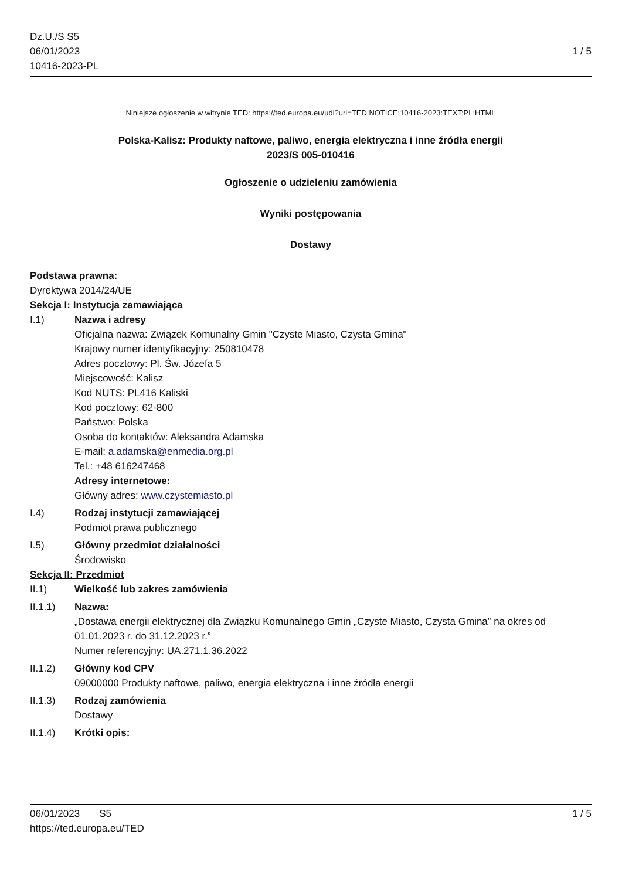Dz.U./S S5
06/01/2023
10416-2023-PL
1 / 5
Niniejsze ogłoszenie w witrynie TED: https://ted.europa.eu/udl?uri=TED:NOTICE:10416-2023:TEXT:PL:HTML
Polska-Kalisz: Produkty naftowe, paliwo, energia elektryczna i inne źródła energii
2023/S 005-010416
Ogłoszenie o udzieleniu zamówienia
Wyniki postępowania
Dostawy
Podstawa prawna:
Dyrektywa 2014/24/UE
Sekcja I: Instytucja zamawiająca
I.1) Nazwa i adresy
Oficjalna nazwa: Związek Komunalny Gmin "Czyste Miasto, Czysta Gmina"
Krajowy numer identyfikacyjny: 250810478
Adres pocztowy: Pl. Św. Józefa 5
Miejscowość: Kalisz
Kod NUTS: PL416 Kaliski
Kod pocztowy: 62-800
Państwo: Polska
Osoba do kontaktów: Aleksandra Adamska
E-mail: a.adamska@enmedia.org.pl
Tel.: +48 616247468
Adresy internetowe:
Główny adres: www.czystemiasto.pl
I.4) Rodzaj instytucji zamawiającej
Podmiot prawa publicznego
I.5) Główny przedmiot działalności
Środowisko
Sekcja II: Przedmiot
II.1) Wielkość lub zakres zamówienia
II.1.1) Nazwa:
„Dostawa energii elektrycznej dla Związku Komunalnego Gmin „Czyste Miasto, Czysta Gmina” na okres od 01.01.2023 r. do 31.12.2023 r.”
Numer referencyjny: UA.271.1.36.2022
II.1.2) Główny kod CPV
09000000 Produkty naftowe, paliwo, energia elektryczna i inne źródła energii
II.1.3) Rodzaj zamówienia
Dostawy
II.1.4) Krótki opis:
06/01/2023 S5
https://ted.europa.eu/TED
1 / 5